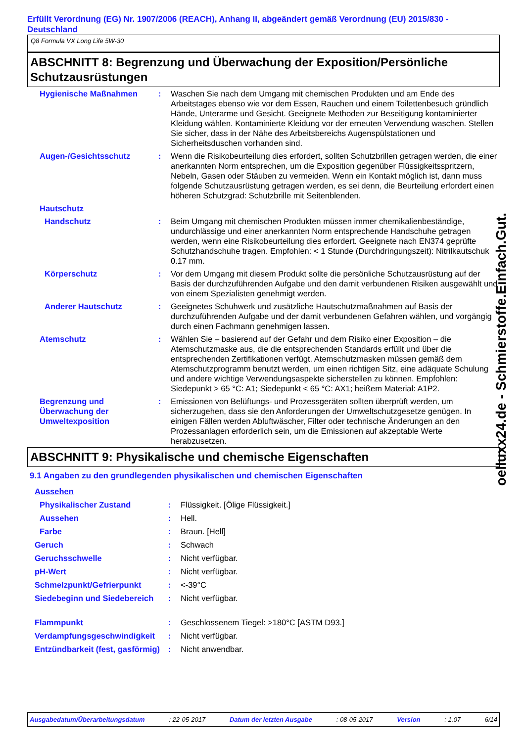Erfüllt Verordnung (EG) Nr. 1907/2006 (REACH), Anhang II, abgeändert gemäß Verordnung (EU) 2015/830 - Deutschland
Q8 Formula VX Long Life 5W-30
ABSCHNITT 8: Begrenzung und Überwachung der Exposition/Persönliche Schutzausrüstungen
| Hygienische Maßnahmen | : | Waschen Sie nach dem Umgang mit chemischen Produkten und am Ende des Arbeitstages ebenso wie vor dem Essen, Rauchen und einem Toilettenbesuch gründlich Hände, Unterarme und Gesicht. Geeignete Methoden zur Beseitigung kontaminierter Kleidung wählen. Kontaminierte Kleidung vor der erneuten Verwendung waschen. Stellen Sie sicher, dass in der Nähe des Arbeitsbereichs Augenspülstationen und Sicherheitsduschen vorhanden sind. |
| Augen-/Gesichtsschutz | : | Wenn die Risikobeurteilung dies erfordert, sollten Schutzbrillen getragen werden, die einer anerkannten Norm entsprechen, um die Exposition gegenüber Flüssigkeitsspritzern, Nebeln, Gasen oder Stäuben zu vermeiden. Wenn ein Kontakt möglich ist, dann muss folgende Schutzausrüstung getragen werden, es sei denn, die Beurteilung erfordert einen höheren Schutzgrad: Schutzbrille mit Seitenblenden. |
| Hautschutz | | |
| Handschutz | : | Beim Umgang mit chemischen Produkten müssen immer chemikalienbeständige, undurchlässige und einer anerkannten Norm entsprechende Handschuhe getragen werden, wenn eine Risikobeurteilung dies erfordert. Geeignete nach EN374 geprüfte Schutzhandschuhe tragen. Empfohlen: < 1 Stunde (Durchdringungszeit): Nitrilkautschuk 0.17 mm. |
| Körperschutz | : | Vor dem Umgang mit diesem Produkt sollte die persönliche Schutzausrüstung auf der Basis der durchzuführenden Aufgabe und den damit verbundenen Risiken ausgewählt und von einem Spezialisten genehmigt werden. |
| Anderer Hautschutz | : | Geeignetes Schuhwerk und zusätzliche Hautschutzmaßnahmen auf Basis der durchzuführenden Aufgabe und der damit verbundenen Gefahren wählen, und vorgängig durch einen Fachmann genehmigen lassen. |
| Atemschutz | : | Wählen Sie – basierend auf der Gefahr und dem Risiko einer Exposition – die Atemschutzmaske aus, die die entsprechenden Standards erfüllt und über die entsprechenden Zertifikationen verfügt. Atemschutzmasken müssen gemäß dem Atemschutzprogramm benutzt werden, um einen richtigen Sitz, eine adäquate Schulung und andere wichtige Verwendungsaspekte sicherstellen zu können. Empfohlen: Siedepunkt > 65 °C: A1; Siedepunkt < 65 °C: AX1; heißem Material: A1P2. |
| Begrenzung und Überwachung der Umweltexposition | : | Emissionen von Belüftungs- und Prozessgeräten sollten überprüft werden, um sicherzugehen, dass sie den Anforderungen der Umweltschutzgesetze genügen. In einigen Fällen werden Abluftwäscher, Filter oder technische Änderungen an den Prozessanlagen erforderlich sein, um die Emissionen auf akzeptable Werte herabzusetzen. |
ABSCHNITT 9: Physikalische und chemische Eigenschaften
9.1 Angaben zu den grundlegenden physikalischen und chemischen Eigenschaften
| Aussehen | | |
| Physikalischer Zustand | : | Flüssigkeit. [Ölige Flüssigkeit.] |
| Aussehen | : | Hell. |
| Farbe | : | Braun. [Hell] |
| Geruch | : | Schwach |
| Geruchsschwelle | : | Nicht verfügbar. |
| pH-Wert | : | Nicht verfügbar. |
| Schmelzpunkt/Gefrierpunkt | : | <-39°C |
| Siedebeginn und Siedebereich | : | Nicht verfügbar. |
| Flammpunkt | : | Geschlossenem Tiegel: >180°C [ASTM D93.] |
| Verdampfungsgeschwindigkeit | : | Nicht verfügbar. |
| Entzündbarkeit (fest, gasförmig) | : | Nicht anwendbar. |
oelluxx24.de - Schmierstoffe.Einfach.Gut.
Ausgabedatum/Überarbeitungsdatum : 22-05-2017 Datum der letzten Ausgabe : 08-05-2017 Version : 1.07 6/14